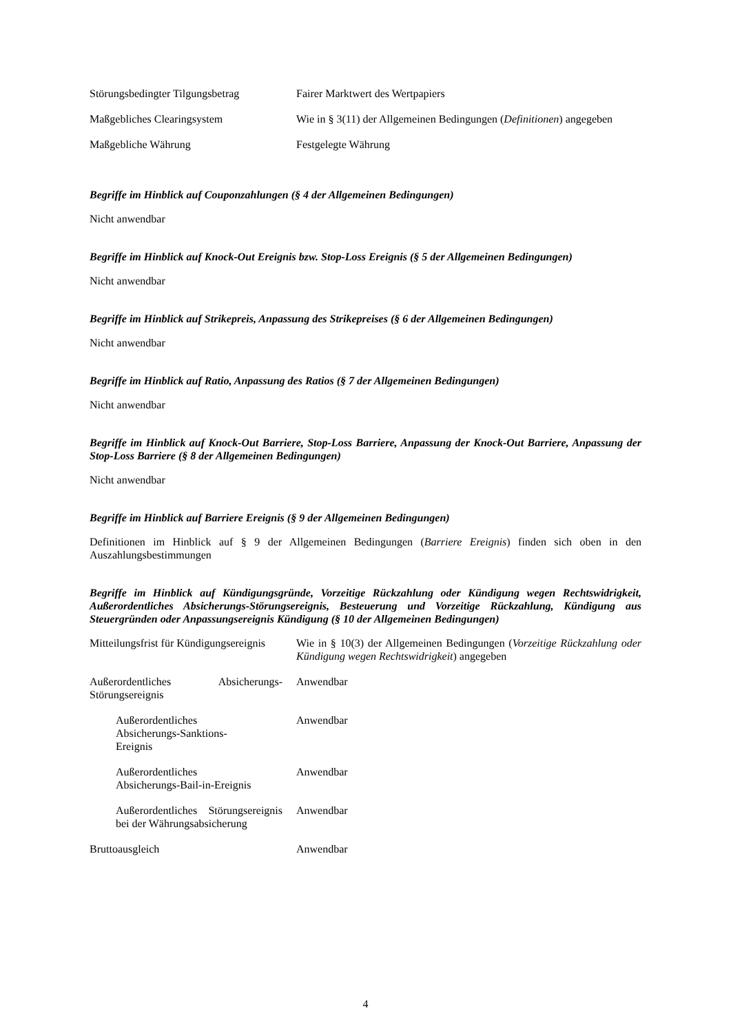| Störungsbedingter Tilgungsbetrag | Fairer Marktwert des Wertpapiers |
| Maßgebliches Clearingsystem | Wie in § 3(11) der Allgemeinen Bedingungen ( Definitionen ) angegeben |
| Maßgebliche Währung | Festgelegte Währung |
Begriffe im Hinblick auf Couponzahlungen (§ 4 der Allgemeinen Bedingungen)
Nicht anwendbar
Begriffe im Hinblick auf Knock-Out Ereignis bzw. Stop-Loss Ereignis (§ 5 der Allgemeinen Bedingungen)
Nicht anwendbar
Begriffe im Hinblick auf Strikepreis, Anpassung des Strikepreises (§ 6 der Allgemeinen Bedingungen)
Nicht anwendbar
Begriffe im Hinblick auf Ratio, Anpassung des Ratios (§ 7 der Allgemeinen Bedingungen)
Nicht anwendbar
Begriffe im Hinblick auf Knock-Out Barriere, Stop-Loss Barriere, Anpassung der Knock-Out Barriere, Anpassung der Stop-Loss Barriere (§ 8 der Allgemeinen Bedingungen)
Nicht anwendbar
Begriffe im Hinblick auf Barriere Ereignis (§ 9 der Allgemeinen Bedingungen)
Definitionen im Hinblick auf § 9 der Allgemeinen Bedingungen (Barriere Ereignis) finden sich oben in den Auszahlungsbestimmungen
Begriffe im Hinblick auf Kündigungsgründe, Vorzeitige Rückzahlung oder Kündigung wegen Rechtswidrigkeit, Außerordentliches Absicherungs-Störungsereignis, Besteuerung und Vorzeitige Rückzahlung, Kündigung aus Steuergründen oder Anpassungsereignis Kündigung (§ 10 der Allgemeinen Bedingungen)
| Mitteilungsfrist für Kündigungsereignis | Wie in § 10(3) der Allgemeinen Bedingungen ( Vorzeitige Rückzahlung oder Kündigung wegen Rechtswidrigkeit ) angegeben |
| Außerordentliches Absicherungs-Störungsereignis | Anwendbar |
| Außerordentliches Absicherungs-Sanktions- Ereignis | Anwendbar |
| Außerordentliches Absicherungs-Bail-in-Ereignis | Anwendbar |
| Außerordentliches Störungsereignis bei der Währungsabsicherung | Anwendbar |
| Bruttoausgleich | Anwendbar |
4